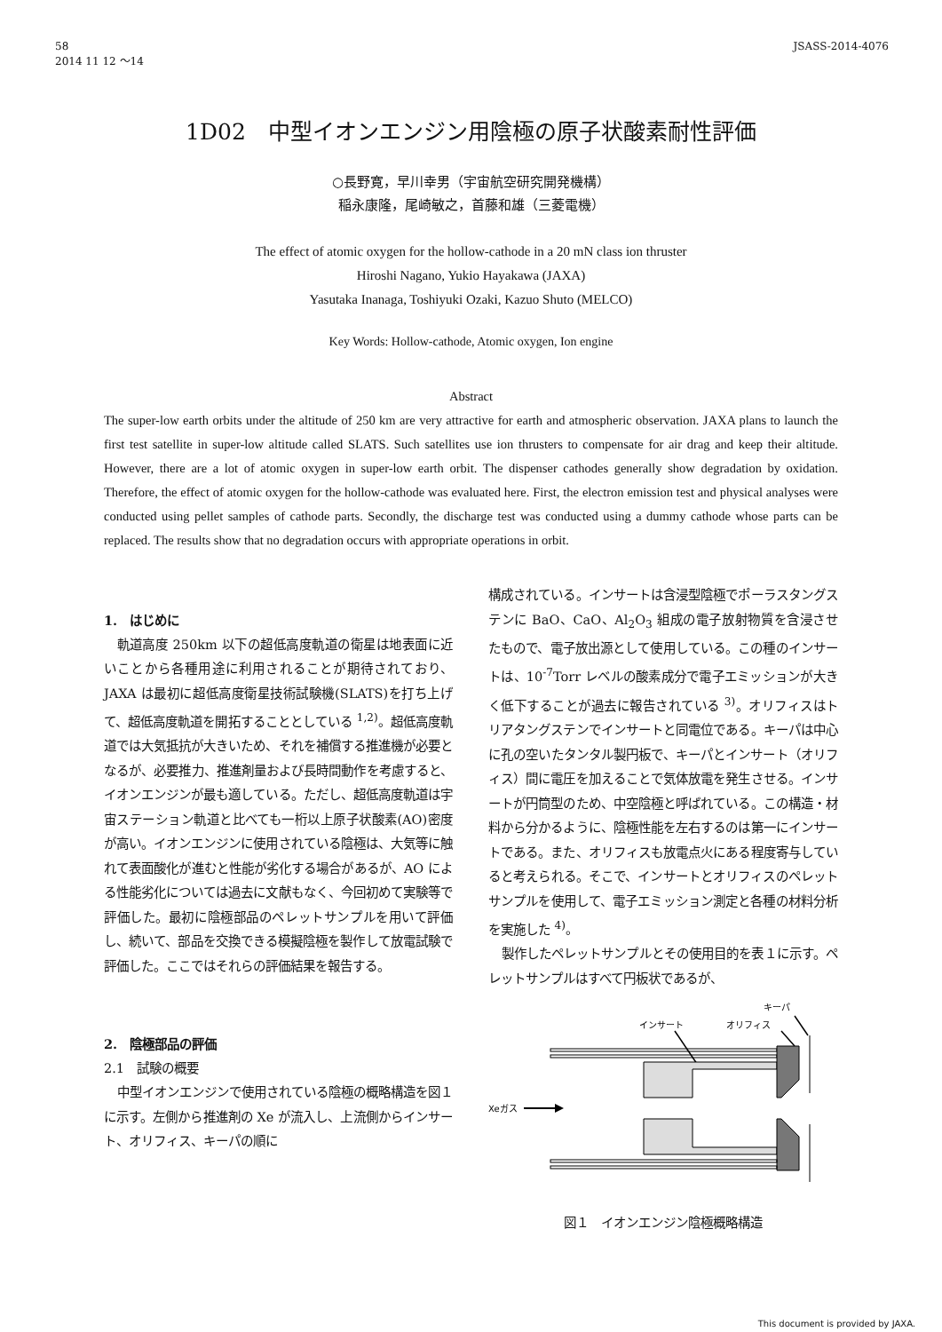58
2014 11 12 ～14
JSASS-2014-4076
1D02　中型イオンエンジン用陰極の原子状酸素耐性評価
○長野寛，早川幸男（宇宙航空研究開発機構）
稲永康隆，尾崎敏之，首藤和雄（三菱電機）
The effect of atomic oxygen for the hollow-cathode in a 20 mN class ion thruster
Hiroshi Nagano, Yukio Hayakawa (JAXA)
Yasutaka Inanaga, Toshiyuki Ozaki, Kazuo Shuto (MELCO)
Key Words: Hollow-cathode, Atomic oxygen, Ion engine
Abstract
The super-low earth orbits under the altitude of 250 km are very attractive for earth and atmospheric observation. JAXA plans to launch the first test satellite in super-low altitude called SLATS. Such satellites use ion thrusters to compensate for air drag and keep their altitude. However, there are a lot of atomic oxygen in super-low earth orbit. The dispenser cathodes generally show degradation by oxidation. Therefore, the effect of atomic oxygen for the hollow-cathode was evaluated here. First, the electron emission test and physical analyses were conducted using pellet samples of cathode parts. Secondly, the discharge test was conducted using a dummy cathode whose parts can be replaced. The results show that no degradation occurs with appropriate operations in orbit.
1.　はじめに
軌道高度 250km 以下の超低高度軌道の衛星は地表面に近いことから各種用途に利用されることが期待されており、JAXA は最初に超低高度衛星技術試験機(SLATS)を打ち上げて、超低高度軌道を開拓することとしている <sup>1,2)</sup>。超低高度軌道では大気抵抗が大きいため、それを補償する推進機が必要となるが、必要推力、推進剤量および長時間動作を考慮すると、イオンエンジンが最も適している。ただし、超低高度軌道は宇宙ステーション軌道と比べても一桁以上原子状酸素(AO)密度が高い。イオンエンジンに使用されている陰極は、大気等に触れて表面酸化が進むと性能が劣化する場合があるが、AO による性能劣化については過去に文献もなく、今回初めて実験等で評価した。最初に陰極部品のペレットサンプルを用いて評価し、続いて、部品を交換できる模擬陰極を製作して放電試験で評価した。ここではそれらの評価結果を報告する。
2.　陰極部品の評価
2.1　試験の概要
中型イオンエンジンで使用されている陰極の概略構造を図１に示す。左側から推進剤の Xe が流入し、上流側からインサート、オリフィス、キーパの順に
構成されている。インサートは含浸型陰極でポーラスタングステンに BaO、CaO、Al<sub>2</sub>O<sub>3</sub> 組成の電子放射物質を含浸させたもので、電子放出源として使用している。この種のインサートは、10<sup>-7</sup>Torr レベルの酸素成分で電子エミッションが大きく低下することが過去に報告されている <sup>3)</sup>。オリフィスはトリアタングステンでインサートと同電位である。キーパは中心に孔の空いたタンタル製円板で、キーパとインサート（オリフィス）間に電圧を加えることで気体放電を発生させる。インサートが円筒型のため、中空陰極と呼ばれている。この構造・材料から分かるように、陰極性能を左右するのは第一にインサートである。また、オリフィスも放電点火にある程度寄与していると考えられる。そこで、インサートとオリフィスのペレットサンプルを使用して、電子エミッション測定と各種の材料分析を実施した <sup>4)</sup>。
製作したペレットサンプルとその使用目的を表１に示す。ペレットサンプルはすべて円板状であるが、
キーパ
インサート
オリフィス
Xeガス
図１　イオンエンジン陰極概略構造
This document is provided by JAXA.